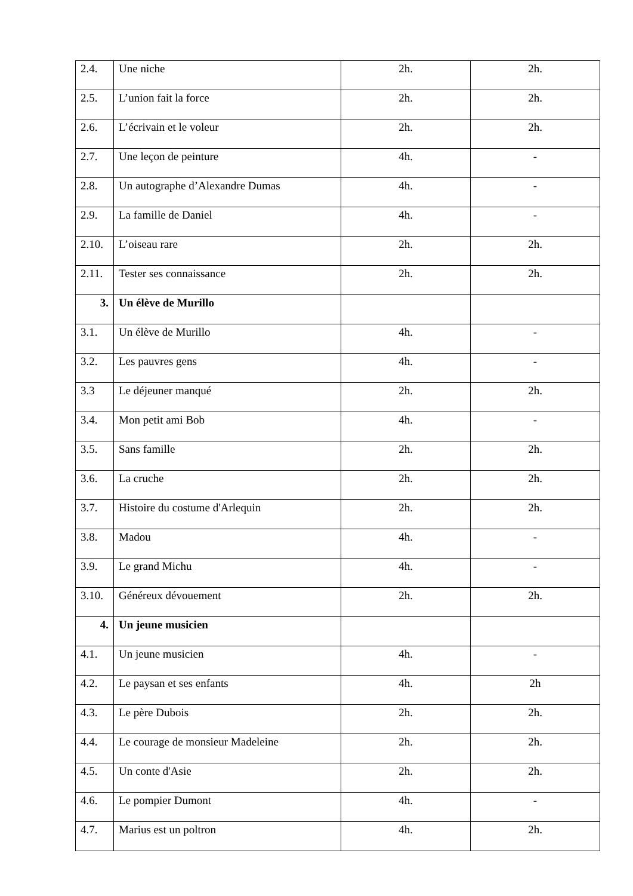| 2.4. | Une niche | 2h. | 2h. |
| 2.5. | L’union fait la force | 2h. | 2h. |
| 2.6. | L’écrivain et le voleur | 2h. | 2h. |
| 2.7. | Une leçon de peinture | 4h. | - |
| 2.8. | Un autographe d’Alexandre Dumas | 4h. | - |
| 2.9. | La famille de Daniel | 4h. | - |
| 2.10. | L’oiseau rare | 2h. | 2h. |
| 2.11. | Tester ses connaissance | 2h. | 2h. |
| 3. | Un élève de Murillo | | |
| 3.1. | Un élève de Murillo | 4h. | - |
| 3.2. | Les pauvres gens | 4h. | - |
| 3.3 | Le déjeuner manqué | 2h. | 2h. |
| 3.4. | Mon petit ami Bob | 4h. | - |
| 3.5. | Sans famille | 2h. | 2h. |
| 3.6. | La cruche | 2h. | 2h. |
| 3.7. | Histoire du costume d'Arlequin | 2h. | 2h. |
| 3.8. | Madou | 4h. | - |
| 3.9. | Le grand Michu | 4h. | - |
| 3.10. | Généreux dévouement | 2h. | 2h. |
| 4. | Un jeune musicien | | |
| 4.1. | Un jeune musicien | 4h. | - |
| 4.2. | Le paysan et ses enfants | 4h. | 2h |
| 4.3. | Le père Dubois | 2h. | 2h. |
| 4.4. | Le courage de monsieur Madeleine | 2h. | 2h. |
| 4.5. | Un conte d'Asie | 2h. | 2h. |
| 4.6. | Le pompier Dumont | 4h. | - |
| 4.7. | Marius est un poltron | 4h. | 2h. |